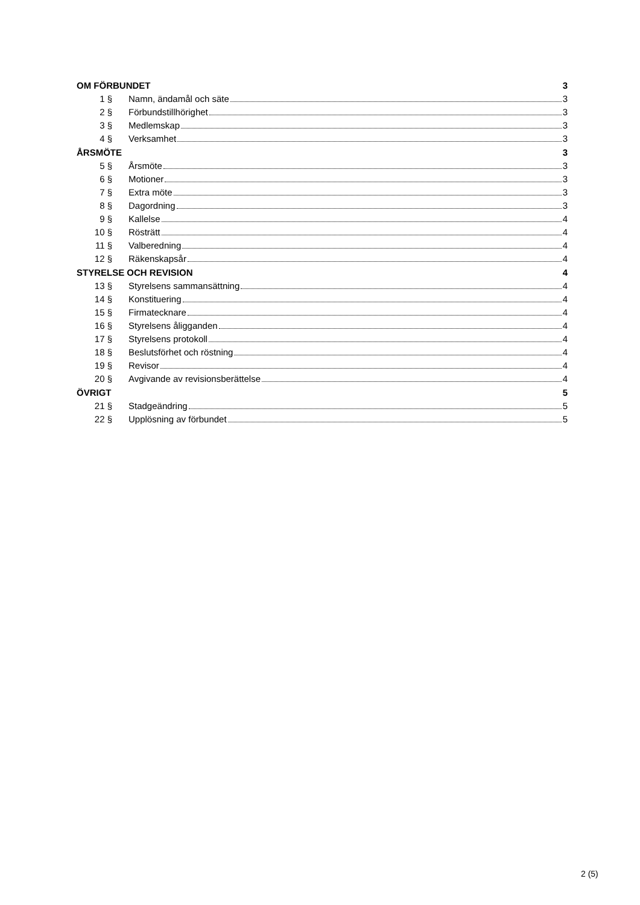OM FÖRBUNDET 3
1 § Namn, ändamål och säte 3
2 § Förbundstillhörighet 3
3 § Medlemskap 3
4 § Verksamhet 3
ÅRSMÖTE 3
5 § Årsmöte 3
6 § Motioner 3
7 § Extra möte 3
8 § Dagordning 3
9 § Kallelse 4
10 § Rösträtt 4
11 § Valberedning 4
12 § Räkenskapsår 4
STYRELSE OCH REVISION 4
13 § Styrelsens sammansättning 4
14 § Konstituering 4
15 § Firmatecknare 4
16 § Styrelsens åligganden 4
17 § Styrelsens protokoll 4
18 § Beslutsförhet och röstning 4
19 § Revisor 4
20 § Avgivande av revisionsberättelse 4
ÖVRIGT 5
21 § Stadgeändring 5
22 § Upplösning av förbundet 5
2 (5)